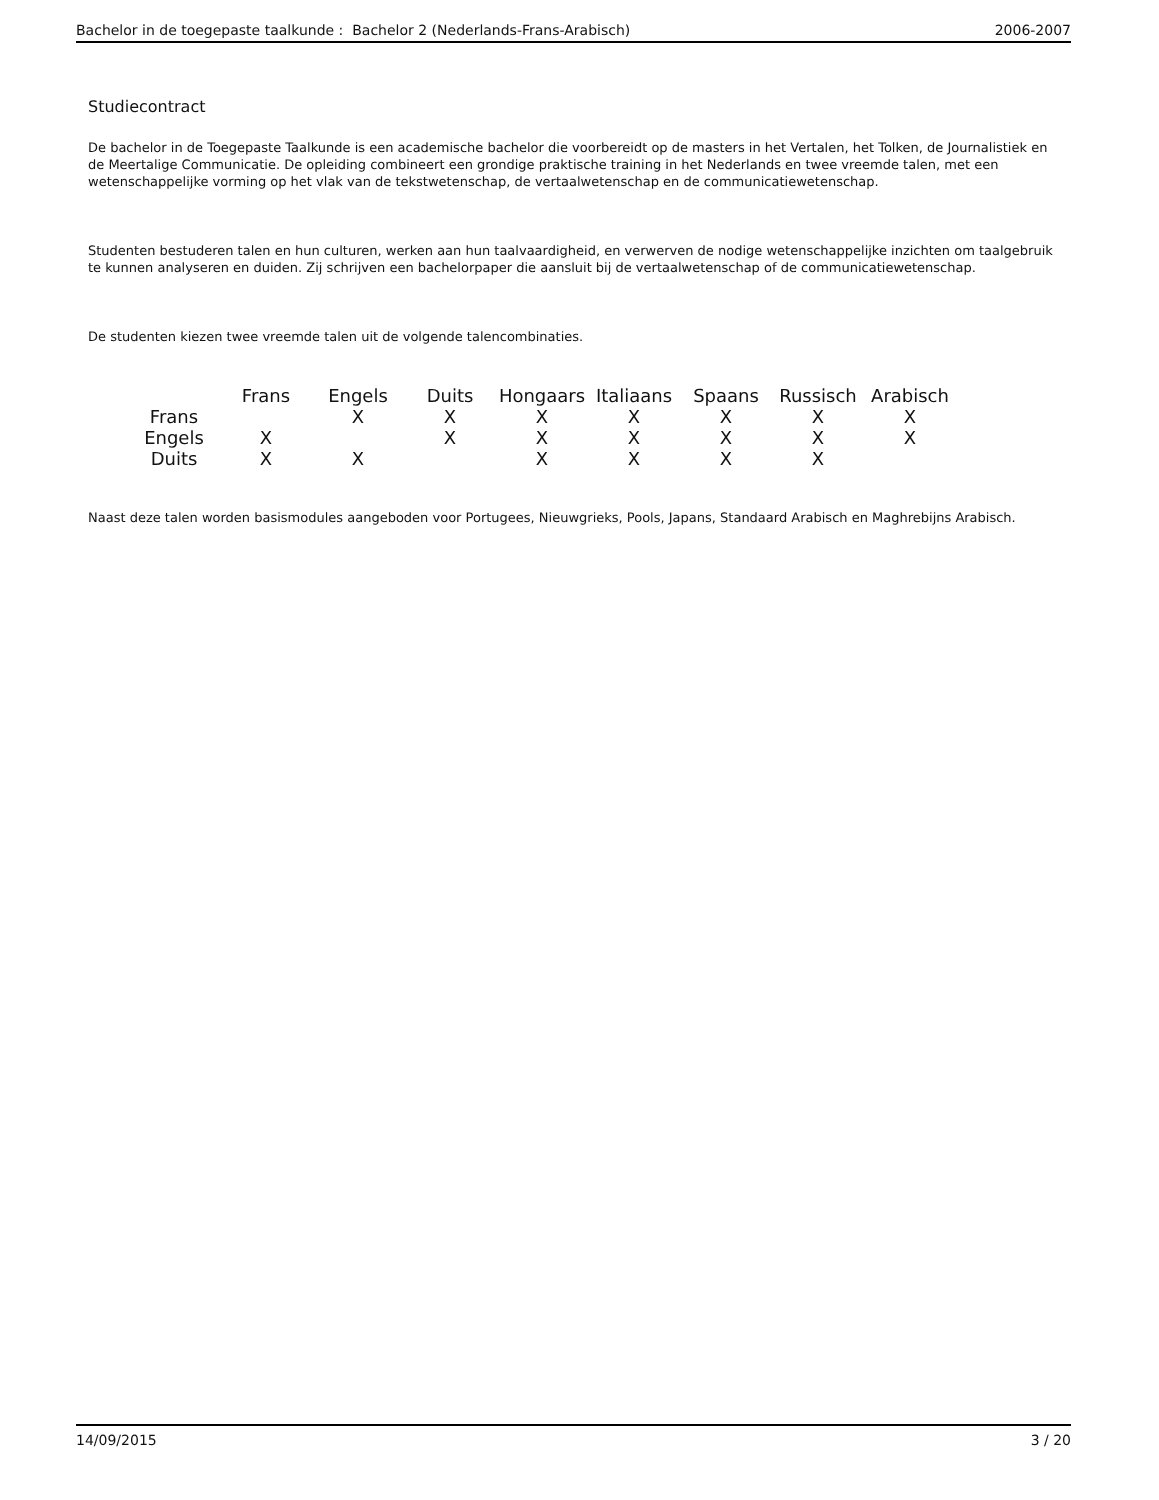Bachelor in de toegepaste taalkunde : Bachelor 2 (Nederlands-Frans-Arabisch) 2006-2007
Studiecontract
De bachelor in de Toegepaste Taalkunde is een academische bachelor die voorbereidt op de masters in het Vertalen, het Tolken, de Journalistiek en de Meertalige Communicatie. De opleiding combineert een grondige praktische training in het Nederlands en twee vreemde talen, met een wetenschappelijke vorming op het vlak van de tekstwetenschap, de vertaalwetenschap en de communicatiewetenschap.
Studenten bestuderen talen en hun culturen, werken aan hun taalvaardigheid, en verwerven de nodige wetenschappelijke inzichten om taalgebruik te kunnen analyseren en duiden. Zij schrijven een bachelorpaper die aansluit bij de vertaalwetenschap of de communicatiewetenschap.
De studenten kiezen twee vreemde talen uit de volgende talencombinaties.
| | Frans | Engels | Duits | Hongaars | Italiaans | Spaans | Russisch | Arabisch |
| --- | --- | --- | --- | --- | --- | --- | --- | --- |
| Frans | | X | X | X | X | X | X | X |
| Engels | X | | X | X | X | X | X | X |
| Duits | X | X | | X | X | X | X | |
Naast deze talen worden basismodules aangeboden voor Portugees, Nieuwgrieks, Pools, Japans, Standaard Arabisch en Maghrebijns Arabisch.
14/09/2015 3 / 20